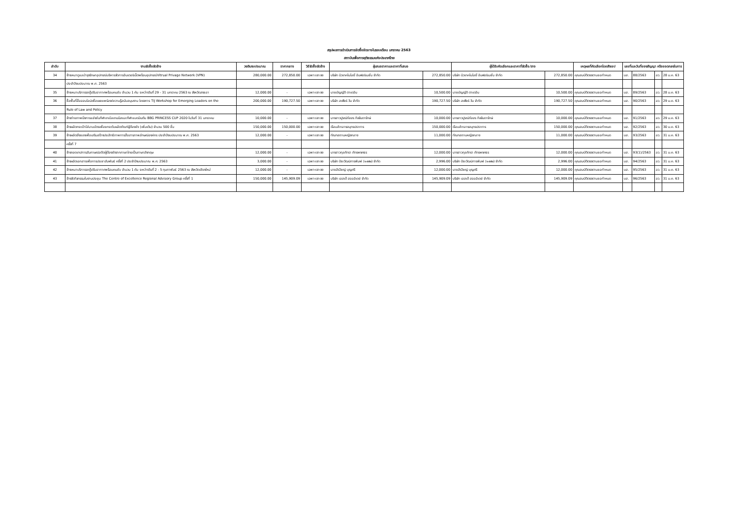สรุปผลการดำเนินการจัดซื้อจัดจางในรอบเดือน มกราคม 2563
สถาบันเพื่อการยุติธรรมแห่งประเทศไทย
| ลำดับ | งานจัดซื้อจัดจ้าง | วงเงินงบประมาณ | ราคากลาง | วิธีจัดซื้อจัดจ้าง | ผู้เสนอราคาและราคาที่เสนอ | | ผู้ได้รับคัดเลือกและราคาที่จัดซื้อ/จาง | | เหตุผลที่คัดเลือกโดยสังเขป | เลขที่และวันที่ของสัญญา หรือขอตกลงในการ | | | |
| --- | --- | --- | --- | --- | --- | --- | --- | --- | --- | --- | --- | --- | --- |
| 34 | จ้างเหมาดูแลบำรุงรักษาอุปกรณ์บริหารจัดการอินเตอร์เน็ตพร้อมอุปกรณ์Vitrual Privage Network (VPN) | 280,000.00 | 272,850.00 | เฉพาะเจาะจง | บริษัท นิวเทคโนโลยี่ อินฟอร์เมชั่น จำกัด | 272,850.00 | บริษัท นิวเทคโนโลยี่ อินฟอร์เมชั่น จำกัด | 272,850.00 | คุณสมบัติตรงตามขอกำหนด | บส. | 88/2563 | ลว. | 28 ม.ค. 63 |
| | ประจำปีงบประมาณ พ.ศ. 2563 | | | | | | | | | | | | |
| 35 | จ้างเหมาบริการรถตู้ปรับอากาศพร้อมคนขับ จำนวน 1 คัน ระหว่างวันที่ 29 - 31 มกราคม 2563 ณ จังหวัดสงขลา | 12,000.00 | - | เฉพาะเจาะจง | นายบัญญัติ ตาเดอิน | 10,500.00 | นายบัญญัติ ตาเดอิน | 10,500.00 | คุณสมบัติตรงตามขอกำหนด | บส. | 89/2563 | ลว. | 28 ม.ค. 63 |
| 36 | ซื้อพื้นที่สื่อออนไลน์เพื่อเผยแพร่องค์ความรู้สนับสนุนงาน โครงการ TIJ Workshop for Emerging Leaders on the | 200,000.00 | 190,727.50 | เฉพาะเจาะจง | บริษัท สเฟียร์ วัน จำกัด | 190,727.50 | บริษัท สเฟียร์ วัน จำกัด | 190,727.50 | คุณสมบัติตรงตามขอกำหนด | บส. | 90/2563 | ลว. | 29 ม.ค. 63 |
| | Rule of Law and Policy | | | | | | | | | | | | |
| 37 | จ้างถ่ายภาพนิ่งการแข่งขันกีฬาเทเบิลเทนนิสและกีฬาแบดมินตัน BBG PRINCESS CUP 2020 ในวันที่ 31 มกราคม | 10,000.00 | - | เฉพาะเจาะจง | นางสาวปูรณ์ภัสสร กิจจินดารักษ์ | 10,000.00 | นางสาวปูรณ์ภัสสร กิจจินดารักษ์ | 10,000.00 | คุณสมบัติตรงตามขอกำหนด | บส. | 91/2563 | ลว. | 29 ม.ค. 63 |
| 38 | จ้างผลิตกระเป๋าใส่นามบัตรเพื่อยกระดับผลิตภัณฑ์ผู้ต้องขัง (เพิ่มเติม) จำนวน 500 ชิ้น | 150,000.00 | 150,000.00 | เฉพาะเจาะจง | เรือนจำกลางสมุทรปราการ | 150,000.00 | เรือนจำกลางสมุทรปราการ | 150,000.00 | คุณสมบัติตรงตามขอกำหนด | บส. | 92/2563 | ลว. | 30 ม.ค. 63 |
| 39 | จ้างผลิตสิ่งของเพื่อเสริมสร้างประสิทธิภาพการสื่อสารภาพลักษณ์องค์กร ประจำปีงบประมาณ พ.ศ. 2563 | 12,000.00 | - | เฉพาะเจาะจง | ทัณฑสถานหญิงกลาง | 11,000.00 | ทัณฑสถานหญิงกลาง | 11,000.00 | คุณสมบัติตรงตามขอกำหนด | บส. | 93/2563 | ลว. | 31 ม.ค. 63 |
| | ครั้งที่ 7 | | | | | | | | | | | | |
| 40 | จ้างถอดเทปการสัมภาษณ์อดีตผู้ต้องขังจากภาษาไทยเป็นภาษาอังกฤษ | 12,000.00 | - | เฉพาะเจาะจง | นางสาวกุลภัทรา ภัทรพงศธร | 12,000.00 | นางสาวกุลภัทรา ภัทรพงศธร | 12,000.00 | คุณสมบัติตรงตามขอกำหนด | บส. | 93(1)/2563 | ลว. | 31 ม.ค. 63 |
| 41 | จ้างผลิตเอกสารเพื่อการประชาสัมพันธ์ ครั้งที่ 2 ประจำปีงบประมาณ พ.ศ. 2563 | 3,000.00 | - | เฉพาะเจาะจง | บริษัท ปิยะวัฒน์การพิมพ์ (๑๙๙๒) จำกัด | 2,996.00 | บริษัท ปิยะวัฒน์การพิมพ์ (๑๙๙๒) จำกัด | 2,996.00 | คุณสมบัติตรงตามขอกำหนด | บส. | 94/2563 | ลว. | 31 ม.ค. 63 |
| 42 | จ้างเหมาบริการรถตู้ปรับอากาศพร้อมคนขับ จำนวน 1 คัน ระหว่างวันที่ 2 - 5 กุมภาพันธ์ 2563 ณ จังหวัดเชียงใหม่ | 12,000.00 | - | เฉพาะเจาะจง | นายสิรวิชญ์ บุญศรี | 12,000.00 | นายสิรวิชญ์ บุญศรี | 12,000.00 | คุณสมบัติตรงตามขอกำหนด | บส. | 95/2563 | ลว. | 31 ม.ค. 63 |
| 43 | จ้างจัดกิจกรรมในงานประชุม The Centre of Excellence Regional Advisory Group ครั้งที่ 1 | 150,000.00 | 145,909.09 | เฉพาะเจาะจง | บริษัท เอสเต้ ฮอลลิเดย์ จำกัด | 145,909.09 | บริษัท เอสเต้ ฮอลลิเดย์ จำกัด | 145,909.09 | คุณสมบัติตรงตามขอกำหนด | บส. | 96/2563 | ลว. | 31 ม.ค. 63 |